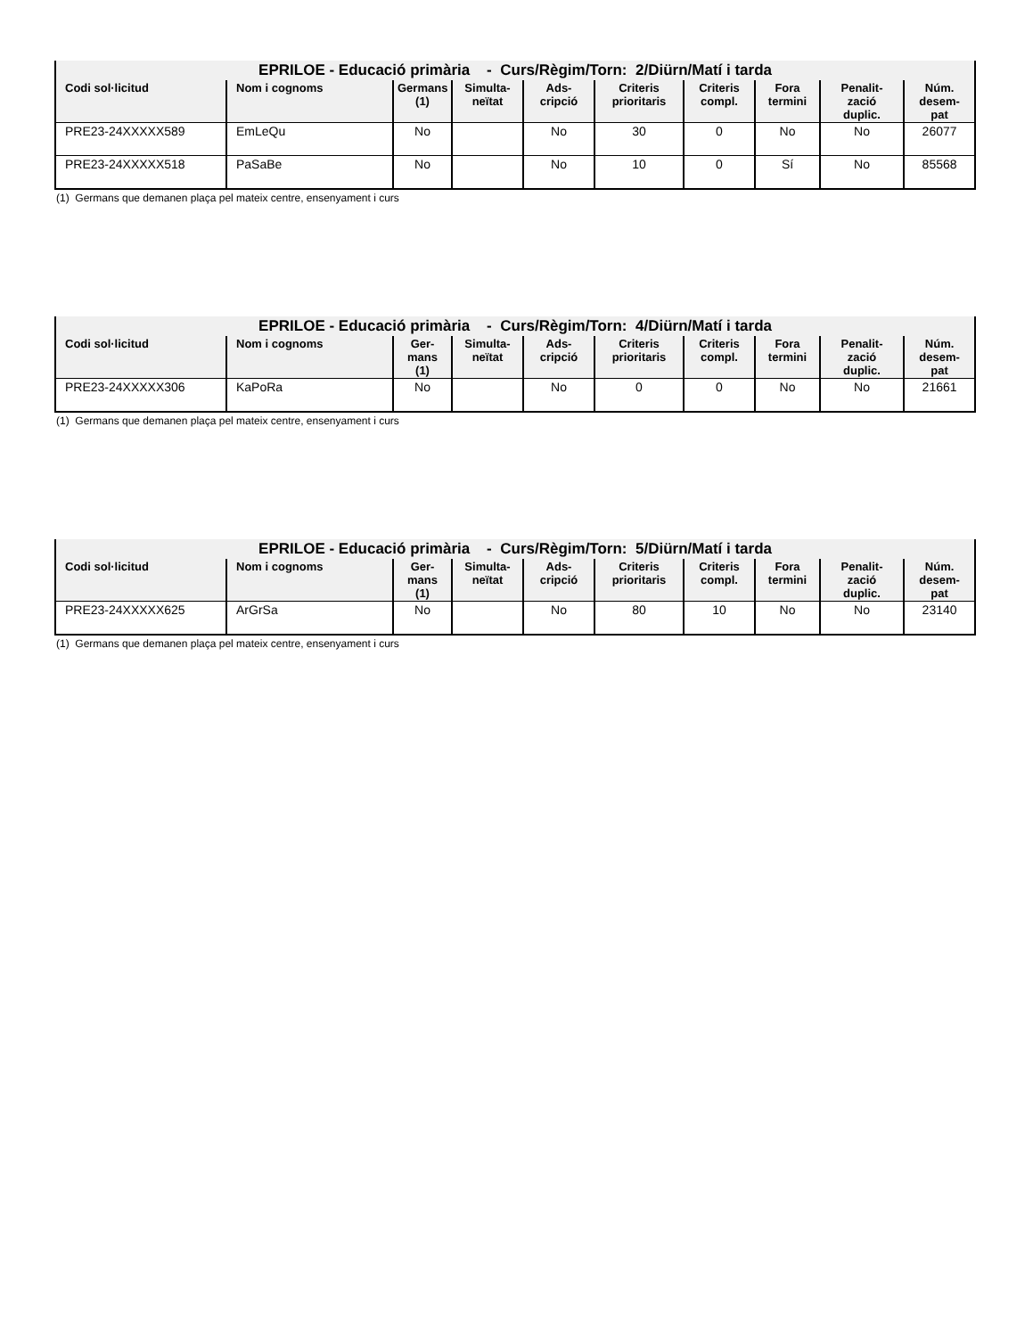| EPRILOE - Educació primària - Curs/Règim/Torn: 2/Diürn/Matí i tarda | | | | | | | | | |
| Codi sol·licitud | Nom i cognoms | Germans (1) | Simulta- neïtat | Ads- cripció | Criteris prioritaris | Criteris compl. | Fora termini | Penalit- zació duplic. | Núm. desem- pat |
| PRE23-24XXXXX589 | EmLeQu | No | | No | 30 | 0 | No | No | 26077 |
| PRE23-24XXXXX518 | PaSaBe | No | | No | 10 | 0 | Sí | No | 85568 |
(1) Germans que demanen plaça pel mateix centre, ensenyament i curs
| EPRILOE - Educació primària - Curs/Règim/Torn: 4/Diürn/Matí i tarda | | | | | | | | | |
| Codi sol·licitud | Nom i cognoms | Ger- mans (1) | Simulta- neïtat | Ads- cripció | Criteris prioritaris | Criteris compl. | Fora termini | Penalit- zació duplic. | Núm. desem- pat |
| PRE23-24XXXXX306 | KaPoRa | No | | No | 0 | 0 | No | No | 21661 |
(1) Germans que demanen plaça pel mateix centre, ensenyament i curs
| EPRILOE - Educació primària - Curs/Règim/Torn: 5/Diürn/Matí i tarda | | | | | | | | | |
| Codi sol·licitud | Nom i cognoms | Ger- mans (1) | Simulta- neïtat | Ads- cripció | Criteris prioritaris | Criteris compl. | Fora termini | Penalit- zació duplic. | Núm. desem- pat |
| PRE23-24XXXXX625 | ArGrSa | No | | No | 80 | 10 | No | No | 23140 |
(1) Germans que demanen plaça pel mateix centre, ensenyament i curs